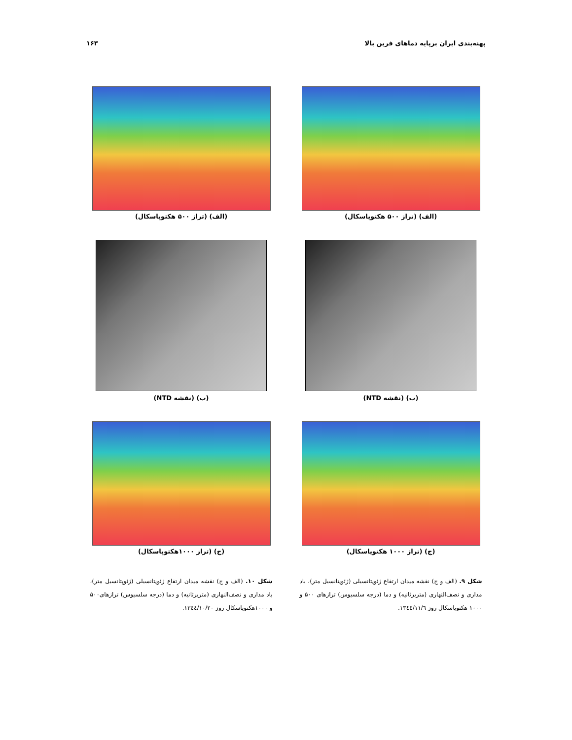پهنه‌بندی ایران برپایه دماهای فرین بالا ۱۶۳
(الف) (تراز ۵۰۰ هکتوپاسکال)
(الف) (تراز ۵۰۰ هکتوپاسکال)
(ب) (نقشه NTD)
(ب) (نقشه NTD)
(ج) (تراز ۱۰۰۰ هکتوپاسکال)
(ج) (تراز ۱۰۰۰هکتوپاسکال)
شکل ۹. (الف و ج) نقشه میدان ارتفاع ژئوپتانسیلی (ژئوپتانسیل متر)، باد مداری و نصف‌النهاری (متربرثانیه) و دما (درجه سلسیوس) ترازهای ۵۰۰ و ۱۰۰۰ هکتوپاسکال روز ۱۳٤٤/۱۱/٦.
شکل ۱۰. (الف و ج) نقشه میدان ارتفاع ژئوپتانسیلی (ژئوپتانسیل متر)، باد مداری و نصف‌النهاری (متربرثانیه) و دما (درجه سلسیوس) ترازهای۵۰۰ و ۱۰۰۰هکتوپاسکال روز ۱۳٤٤/۱۰/۲۰.